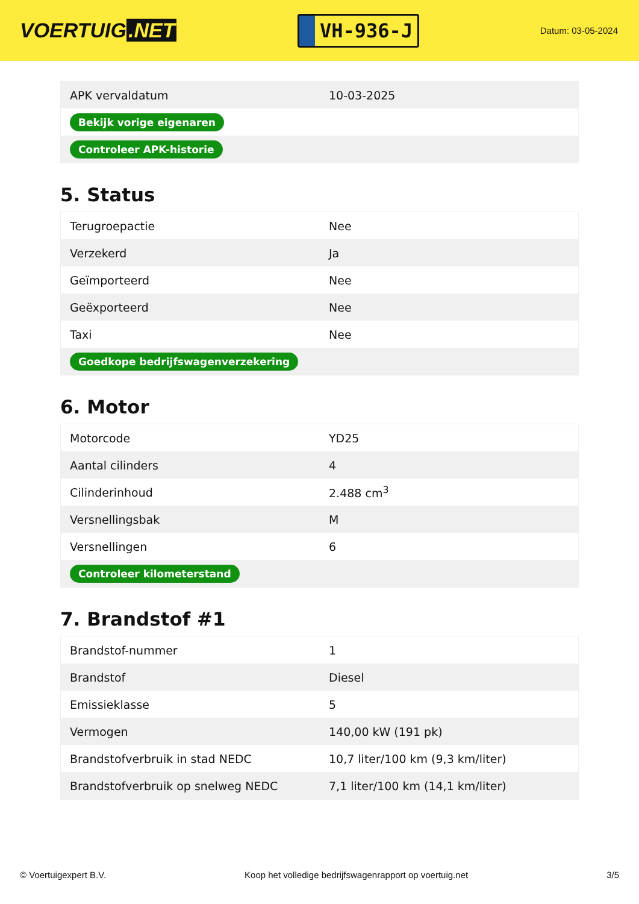VOERTUIG.NET
VH-936-J
Datum: 03-05-2024
| APK vervaldatum | 10-03-2025 |
| Bekijk vorige eigenaren | |
| Controleer APK-historie | |
5. Status
| Terugroepactie | Nee |
| Verzekerd | Ja |
| Geïmporteerd | Nee |
| Geëxporteerd | Nee |
| Taxi | Nee |
| Goedkope bedrijfswagenverzekering | |
6. Motor
| Motorcode | YD25 |
| Aantal cilinders | 4 |
| Cilinderinhoud | 2.488 cm<sup>3</sup> |
| Versnellingsbak | M |
| Versnellingen | 6 |
| Controleer kilometerstand | |
7. Brandstof #1
| Brandstof-nummer | 1 |
| Brandstof | Diesel |
| Emissieklasse | 5 |
| Vermogen | 140,00 kW (191 pk) |
| Brandstofverbruik in stad NEDC | 10,7 liter/100 km (9,3 km/liter) |
| Brandstofverbruik op snelweg NEDC | 7,1 liter/100 km (14,1 km/liter) |
© Voertuigexpert B.V. Koop het volledige bedrijfswagenrapport op voertuig.net 3/5